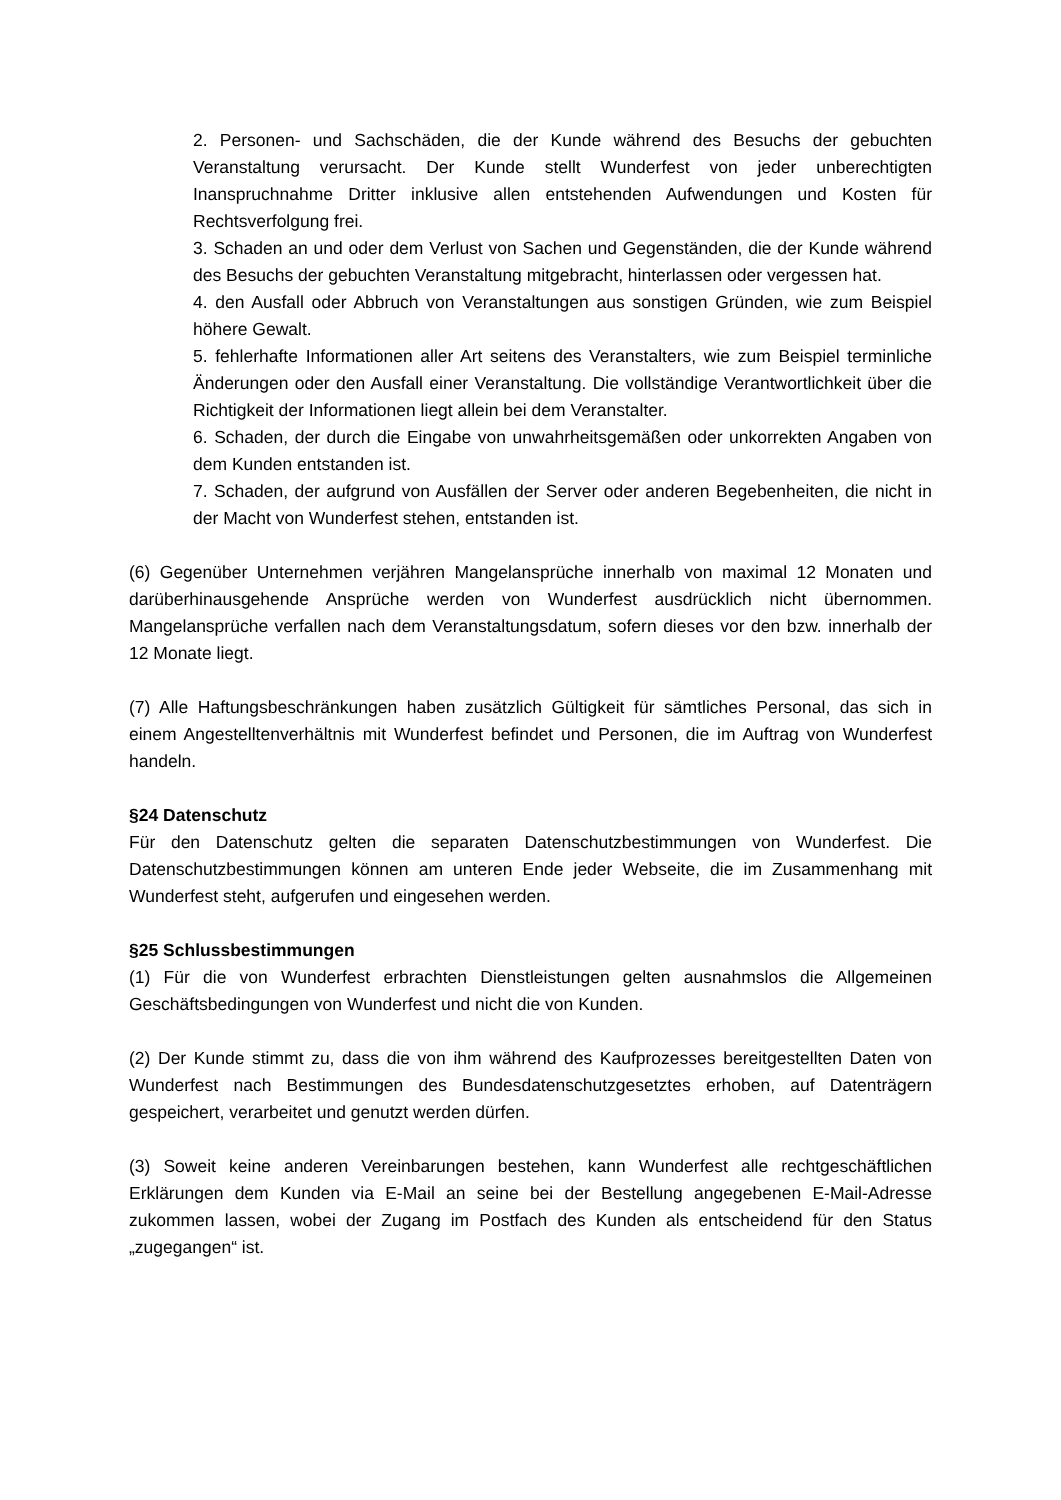2. Personen- und Sachschäden, die der Kunde während des Besuchs der gebuchten Veranstaltung verursacht. Der Kunde stellt Wunderfest von jeder unberechtigten Inanspruchnahme Dritter inklusive allen entstehenden Aufwendungen und Kosten für Rechtsverfolgung frei.
3. Schaden an und oder dem Verlust von Sachen und Gegenständen, die der Kunde während des Besuchs der gebuchten Veranstaltung mitgebracht, hinterlassen oder vergessen hat.
4. den Ausfall oder Abbruch von Veranstaltungen aus sonstigen Gründen, wie zum Beispiel höhere Gewalt.
5. fehlerhafte Informationen aller Art seitens des Veranstalters, wie zum Beispiel terminliche Änderungen oder den Ausfall einer Veranstaltung. Die vollständige Verantwortlichkeit über die Richtigkeit der Informationen liegt allein bei dem Veranstalter.
6. Schaden, der durch die Eingabe von unwahrheitsgemäßen oder unkorrekten Angaben von dem Kunden entstanden ist.
7. Schaden, der aufgrund von Ausfällen der Server oder anderen Begebenheiten, die nicht in der Macht von Wunderfest stehen, entstanden ist.
(6) Gegenüber Unternehmen verjähren Mangelansprüche innerhalb von maximal 12 Monaten und darüberhinausgehende Ansprüche werden von Wunderfest ausdrücklich nicht übernommen. Mangelansprüche verfallen nach dem Veranstaltungsdatum, sofern dieses vor den bzw. innerhalb der 12 Monate liegt.
(7) Alle Haftungsbeschränkungen haben zusätzlich Gültigkeit für sämtliches Personal, das sich in einem Angestelltenverhältnis mit Wunderfest befindet und Personen, die im Auftrag von Wunderfest handeln.
§24 Datenschutz
Für den Datenschutz gelten die separaten Datenschutzbestimmungen von Wunderfest. Die Datenschutzbestimmungen können am unteren Ende jeder Webseite, die im Zusammenhang mit Wunderfest steht, aufgerufen und eingesehen werden.
§25 Schlussbestimmungen
(1) Für die von Wunderfest erbrachten Dienstleistungen gelten ausnahmslos die Allgemeinen Geschäftsbedingungen von Wunderfest und nicht die von Kunden.
(2) Der Kunde stimmt zu, dass die von ihm während des Kaufprozesses bereitgestellten Daten von Wunderfest nach Bestimmungen des Bundesdatenschutzgesetztes erhoben, auf Datenträgern gespeichert, verarbeitet und genutzt werden dürfen.
(3) Soweit keine anderen Vereinbarungen bestehen, kann Wunderfest alle rechtgeschäftlichen Erklärungen dem Kunden via E-Mail an seine bei der Bestellung angegebenen E-Mail-Adresse zukommen lassen, wobei der Zugang im Postfach des Kunden als entscheidend für den Status „zugegangen“ ist.